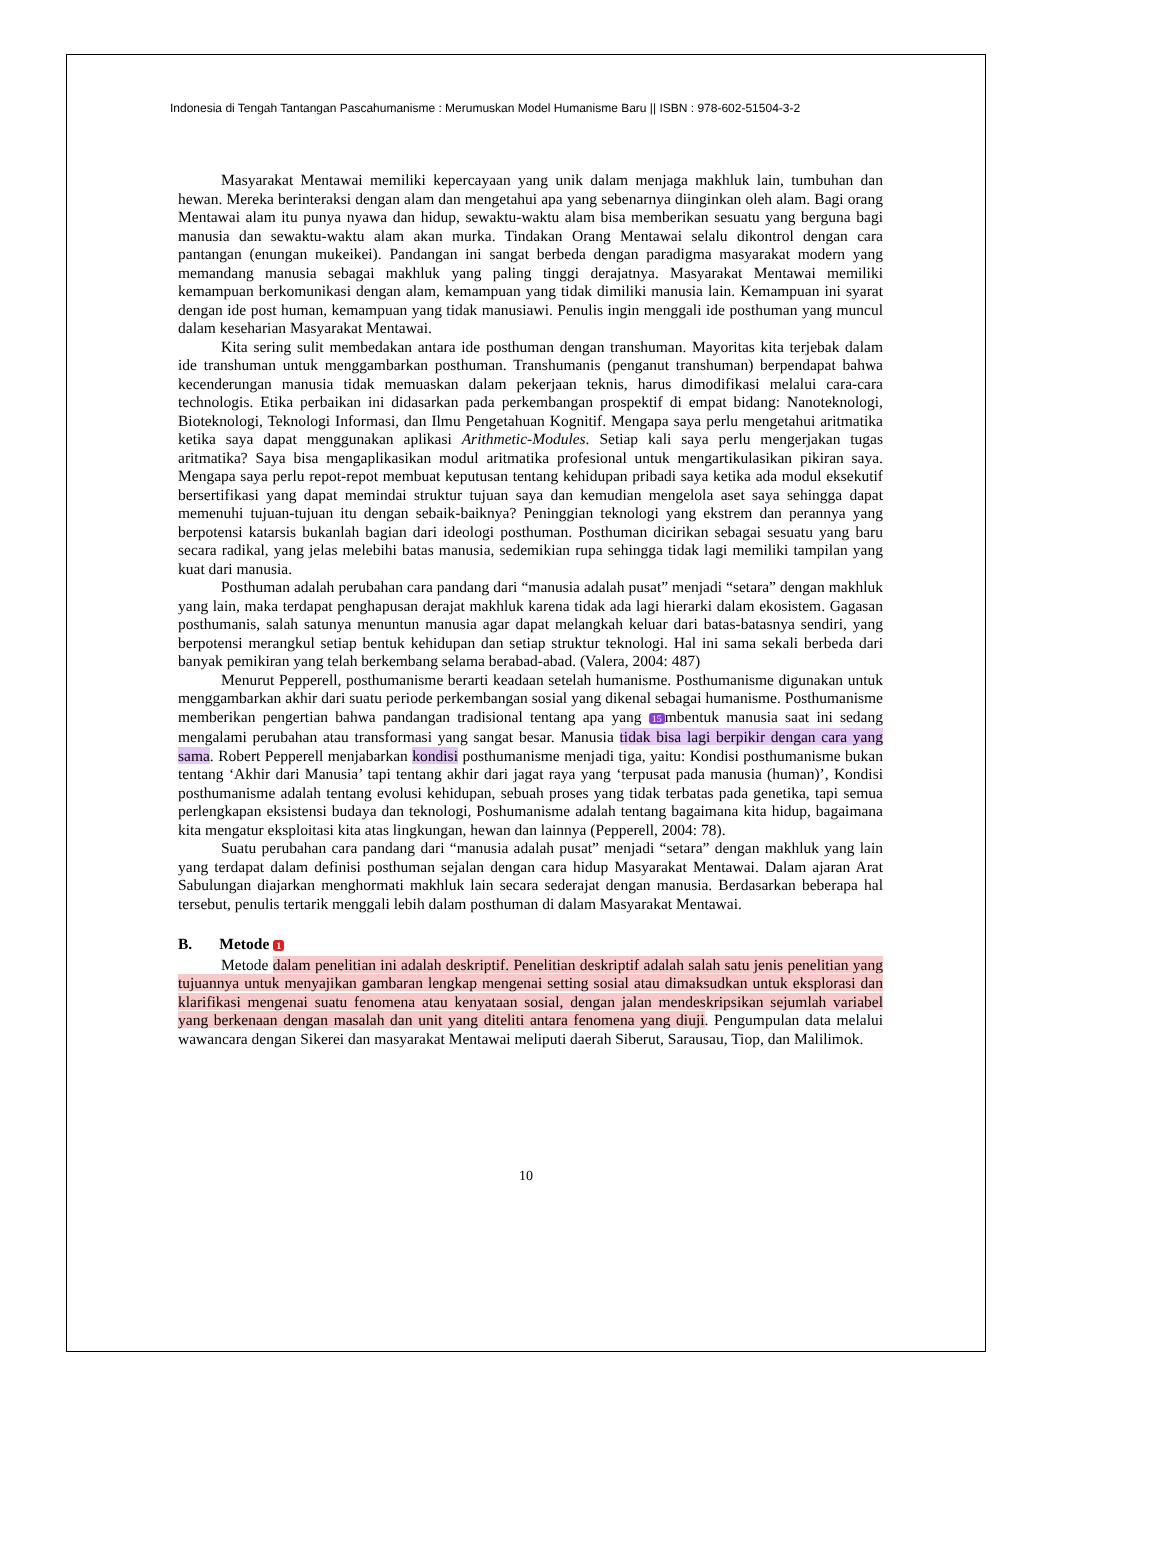Indonesia di Tengah Tantangan Pascahumanisme : Merumuskan Model Humanisme Baru || ISBN : 978-602-51504-3-2
Masyarakat Mentawai memiliki kepercayaan yang unik dalam menjaga makhluk lain, tumbuhan dan hewan. Mereka berinteraksi dengan alam dan mengetahui apa yang sebenarnya diinginkan oleh alam. Bagi orang Mentawai alam itu punya nyawa dan hidup, sewaktu-waktu alam bisa memberikan sesuatu yang berguna bagi manusia dan sewaktu-waktu alam akan murka. Tindakan Orang Mentawai selalu dikontrol dengan cara pantangan (enungan mukeikei). Pandangan ini sangat berbeda dengan paradigma masyarakat modern yang memandang manusia sebagai makhluk yang paling tinggi derajatnya. Masyarakat Mentawai memiliki kemampuan berkomunikasi dengan alam, kemampuan yang tidak dimiliki manusia lain. Kemampuan ini syarat dengan ide post human, kemampuan yang tidak manusiawi. Penulis ingin menggali ide posthuman yang muncul dalam keseharian Masyarakat Mentawai.
Kita sering sulit membedakan antara ide posthuman dengan transhuman. Mayoritas kita terjebak dalam ide transhuman untuk menggambarkan posthuman. Transhumanis (penganut transhuman) berpendapat bahwa kecenderungan manusia tidak memuaskan dalam pekerjaan teknis, harus dimodifikasi melalui cara-cara technologis. Etika perbaikan ini didasarkan pada perkembangan prospektif di empat bidang: Nanoteknologi, Bioteknologi, Teknologi Informasi, dan Ilmu Pengetahuan Kognitif. Mengapa saya perlu mengetahui aritmatika ketika saya dapat menggunakan aplikasi Arithmetic-Modules. Setiap kali saya perlu mengerjakan tugas aritmatika? Saya bisa mengaplikasikan modul aritmatika profesional untuk mengartikulasikan pikiran saya. Mengapa saya perlu repot-repot membuat keputusan tentang kehidupan pribadi saya ketika ada modul eksekutif bersertifikasi yang dapat memindai struktur tujuan saya dan kemudian mengelola aset saya sehingga dapat memenuhi tujuan-tujuan itu dengan sebaik-baiknya? Peninggian teknologi yang ekstrem dan perannya yang berpotensi katarsis bukanlah bagian dari ideologi posthuman. Posthuman dicirikan sebagai sesuatu yang baru secara radikal, yang jelas melebihi batas manusia, sedemikian rupa sehingga tidak lagi memiliki tampilan yang kuat dari manusia.
Posthuman adalah perubahan cara pandang dari “manusia adalah pusat” menjadi “setara” dengan makhluk yang lain, maka terdapat penghapusan derajat makhluk karena tidak ada lagi hierarki dalam ekosistem. Gagasan posthumanis, salah satunya menuntun manusia agar dapat melangkah keluar dari batas-batasnya sendiri, yang berpotensi merangkul setiap bentuk kehidupan dan setiap struktur teknologi. Hal ini sama sekali berbeda dari banyak pemikiran yang telah berkembang selama berabad-abad. (Valera, 2004: 487)
Menurut Pepperell, posthumanisme berarti keadaan setelah humanisme. Posthumanisme digunakan untuk menggambarkan akhir dari suatu periode perkembangan sosial yang dikenal sebagai humanisme. Posthumanisme memberikan pengertian bahwa pandangan tradisional tentang apa yang 15 mbentuk manusia saat ini sedang mengalami perubahan atau transformasi yang sangat besar. Manusia tidak bisa lagi berpikir dengan cara yang sama. Robert Pepperell menjabarkan kondisi posthumanisme menjadi tiga, yaitu: Kondisi posthumanisme bukan tentang ‘Akhir dari Manusia’ tapi tentang akhir dari jagat raya yang ‘terpusat pada manusia (human)’, Kondisi posthumanisme adalah tentang evolusi kehidupan, sebuah proses yang tidak terbatas pada genetika, tapi semua perlengkapan eksistensi budaya dan teknologi, Poshumanisme adalah tentang bagaimana kita hidup, bagaimana kita mengatur eksploitasi kita atas lingkungan, hewan dan lainnya (Pepperell, 2004: 78).
Suatu perubahan cara pandang dari “manusia adalah pusat” menjadi “setara” dengan makhluk yang lain yang terdapat dalam definisi posthuman sejalan dengan cara hidup Masyarakat Mentawai. Dalam ajaran Arat Sabulungan diajarkan menghormati makhluk lain secara sederajat dengan manusia. Berdasarkan beberapa hal tersebut, penulis tertarik menggali lebih dalam posthuman di dalam Masyarakat Mentawai.
B. Metode 1
Metode dalam penelitian ini adalah deskriptif. Penelitian deskriptif adalah salah satu jenis penelitian yang tujuannya untuk menyajikan gambaran lengkap mengenai setting sosial atau dimaksudkan untuk eksplorasi dan klarifikasi mengenai suatu fenomena atau kenyataan sosial, dengan jalan mendeskripsikan sejumlah variabel yang berkenaan dengan masalah dan unit yang diteliti antara fenomena yang diuji. Pengumpulan data melalui wawancara dengan Sikerei dan masyarakat Mentawai meliputi daerah Siberut, Sarausau, Tiop, dan Malilimok.
10